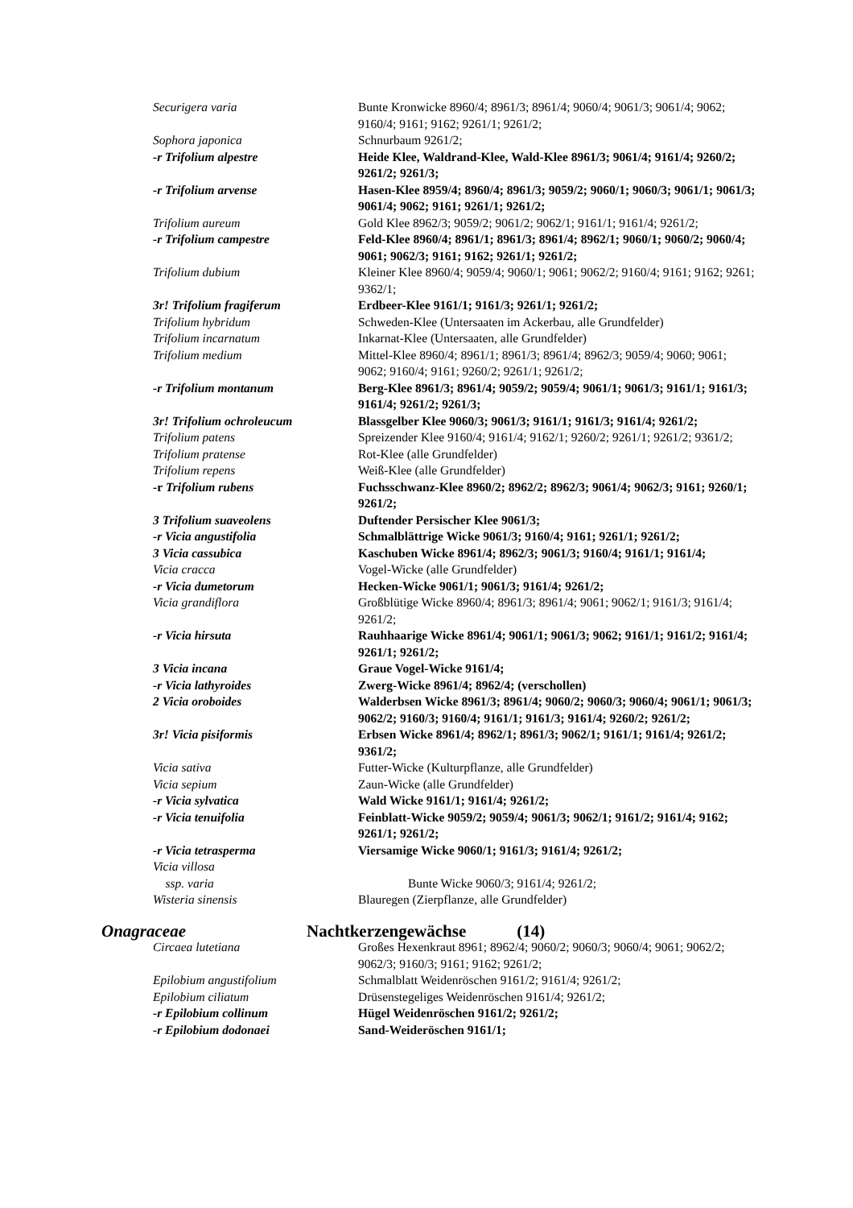| Securigera varia | Bunte Kronwicke 8960/4; 8961/3; 8961/4; 9060/4; 9061/3; 9061/4; 9062; 9160/4; 9161; 9162; 9261/1; 9261/2; |
| Sophora japonica | Schnurbaum 9261/2; |
| -r Trifolium alpestre | Heide Klee, Waldrand-Klee, Wald-Klee 8961/3; 9061/4; 9161/4; 9260/2; 9261/2; 9261/3; |
| -r Trifolium arvense | Hasen-Klee 8959/4; 8960/4; 8961/3; 9059/2; 9060/1; 9060/3; 9061/1; 9061/3; 9061/4; 9062; 9161; 9261/1; 9261/2; |
| Trifolium aureum | Gold Klee 8962/3; 9059/2; 9061/2; 9062/1; 9161/1; 9161/4; 9261/2; |
| -r Trifolium campestre | Feld-Klee 8960/4; 8961/1; 8961/3; 8961/4; 8962/1; 9060/1; 9060/2; 9060/4; 9061; 9062/3; 9161; 9162; 9261/1; 9261/2; |
| Trifolium dubium | Kleiner Klee 8960/4; 9059/4; 9060/1; 9061; 9062/2; 9160/4; 9161; 9162; 9261; 9362/1; |
| 3r! Trifolium fragiferum | Erdbeer-Klee 9161/1; 9161/3; 9261/1; 9261/2; |
| Trifolium hybridum | Schweden-Klee (Untersaaten im Ackerbau, alle Grundfelder) |
| Trifolium incarnatum | Inkarnat-Klee (Untersaaten, alle Grundfelder) |
| Trifolium medium | Mittel-Klee 8960/4; 8961/1; 8961/3; 8961/4; 8962/3; 9059/4; 9060; 9061; 9062; 9160/4; 9161; 9260/2; 9261/1; 9261/2; |
| -r Trifolium montanum | Berg-Klee 8961/3; 8961/4; 9059/2; 9059/4; 9061/1; 9061/3; 9161/1; 9161/3; 9161/4; 9261/2; 9261/3; |
| 3r! Trifolium ochroleucum | Blassgelber Klee 9060/3; 9061/3; 9161/1; 9161/3; 9161/4; 9261/2; |
| Trifolium patens | Spreizender Klee 9160/4; 9161/4; 9162/1; 9260/2; 9261/1; 9261/2; 9361/2; |
| Trifolium pratense | Rot-Klee (alle Grundfelder) |
| Trifolium repens | Weiß-Klee (alle Grundfelder) |
| -r Trifolium rubens | Fuchsschwanz-Klee 8960/2; 8962/2; 8962/3; 9061/4; 9062/3; 9161; 9260/1; 9261/2; |
| 3 Trifolium suaveolens | Duftender Persischer Klee 9061/3; |
| -r Vicia angustifolia | Schmalblättrige Wicke 9061/3; 9160/4; 9161; 9261/1; 9261/2; |
| 3 Vicia cassubica | Kaschuben Wicke 8961/4; 8962/3; 9061/3; 9160/4; 9161/1; 9161/4; |
| Vicia cracca | Vogel-Wicke (alle Grundfelder) |
| -r Vicia dumetorum | Hecken-Wicke 9061/1; 9061/3; 9161/4; 9261/2; |
| Vicia grandiflora | Großblütige Wicke 8960/4; 8961/3; 8961/4; 9061; 9062/1; 9161/3; 9161/4; 9261/2; |
| -r Vicia hirsuta | Rauhhaarige Wicke 8961/4; 9061/1; 9061/3; 9062; 9161/1; 9161/2; 9161/4; 9261/1; 9261/2; |
| 3 Vicia incana | Graue Vogel-Wicke 9161/4; |
| -r Vicia lathyroides | Zwerg-Wicke 8961/4; 8962/4; (verschollen) |
| 2 Vicia oroboides | Walderbsen Wicke 8961/3; 8961/4; 9060/2; 9060/3; 9060/4; 9061/1; 9061/3; 9062/2; 9160/3; 9160/4; 9161/1; 9161/3; 9161/4; 9260/2; 9261/2; |
| 3r! Vicia pisiformis | Erbsen Wicke 8961/4; 8962/1; 8961/3; 9062/1; 9161/1; 9161/4; 9261/2; 9361/2; |
| Vicia sativa | Futter-Wicke (Kulturpflanze, alle Grundfelder) |
| Vicia sepium | Zaun-Wicke (alle Grundfelder) |
| -r Vicia sylvatica | Wald Wicke 9161/1; 9161/4; 9261/2; |
| -r Vicia tenuifolia | Feinblatt-Wicke 9059/2; 9059/4; 9061/3; 9062/1; 9161/2; 9161/4; 9162; 9261/1; 9261/2; |
| -r Vicia tetrasperma | Viersamige Wicke 9060/1; 9161/3; 9161/4; 9261/2; |
| Vicia villosa ssp. varia | Bunte Wicke 9060/3; 9161/4; 9261/2; |
| Wisteria sinensis | Blauregen (Zierpflanze, alle Grundfelder) |
| Onagraceae | Nachtkerzengewächse (14) |
| Circaea lutetiana | Großes Hexenkraut 8961; 8962/4; 9060/2; 9060/3; 9060/4; 9061; 9062/2; 9062/3; 9160/3; 9161; 9162; 9261/2; |
| Epilobium angustifolium | Schmalblatt Weidenröschen 9161/2; 9161/4; 9261/2; |
| Epilobium ciliatum | Drüsenstegeliges Weidenröschen 9161/4; 9261/2; |
| -r Epilobium collinum | Hügel Weidenröschen 9161/2; 9261/2; |
| -r Epilobium dodonaei | Sand-Weideröschen 9161/1; |